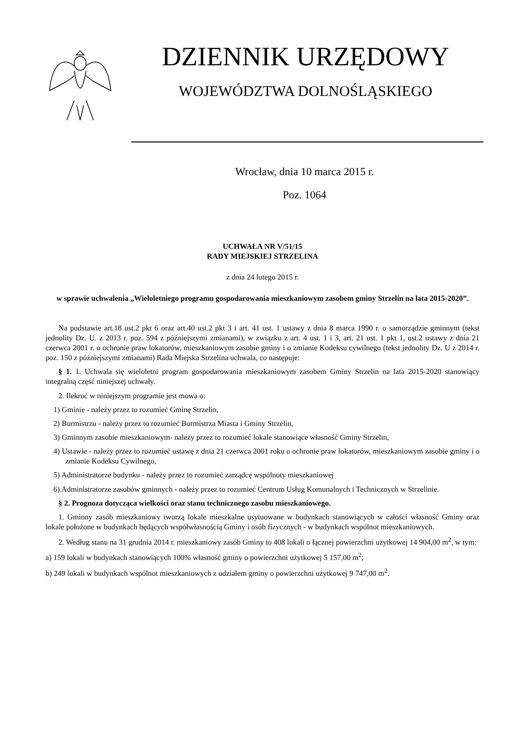DZIENNIK URZĘDOWY
WOJEWÓDZTWA DOLNOŚLĄSKIEGO
Wrocław, dnia 10 marca 2015 r.
Poz. 1064
UCHWAŁA NR V/51/15
RADY MIEJSKIEJ STRZELINA
z dnia 24 lutego 2015 r.
w sprawie uchwalenia „Wieloletniego programu gospodarowania mieszkaniowym zasobem gminy Strzelin na lata 2015-2020”.
Na podstawie art.18 ust.2 pkt 6 oraz art.40 ust.2 pkt 3 i art. 41 ust. 1 ustawy z dnia 8 marca 1990 r. o samorządzie gminnym (tekst jednolity Dz. U. z 2013 r. poz. 594 z późniejszymi zmianami), w związku z art. 4 ust. 1 i 3, art. 21 ust. 1 pkt 1, ust.2 ustawy z dnia 21 czerwca 2001 r. o ochronie praw lokatorów, mieszkaniowym zasobie gminy i o zmianie Kodeksu cywilnego (tekst jednolity Dz. U z 2014 r. poz. 150 z późniejszymi zmianami) Rada Miejska Strzelina uchwala, co następuje:
§ 1. 1. Uchwala się wieloletni program gospodarowania mieszkaniowym zasobem Gminy Strzelin na lata 2015-2020 stanowiący integralną część niniejszej uchwały.
2. Ilekroć w niniejszym programie jest mowa o:
1) Gminie - należy przez to rozumieć Gminę Strzelin,
2) Burmistrzu - należy przez to rozumieć Burmistrza Miasta i Gminy Strzelin,
3) Gminnym zasobie mieszkaniowym- należy przez to rozumieć lokale stanowiące własność Gminy Strzelin,
4) Ustawie - należy przez to rozumieć ustawę z dnia 21 czerwca 2001 roku o ochronie praw lokatorów, mieszkaniowym zasobie gminy i o zmianie Kodeksu Cywilnego,
5) Administratorze budynku - należy przez to rozumieć zarządcę wspólnoty mieszkaniowej
6) Administratorze zasobów gminnych - należy przez to rozumieć Centrum Usług Komunalnych i Technicznych w Strzelinie.
§ 2. Prognoza dotycząca wielkości oraz stanu technicznego zasobu mieszkaniowego.
1. Gminny zasób mieszkaniowy tworzą lokale mieszkalne usytuowane w budynkach stanowiących w całości własność Gminy oraz lokale położone w budynkach będących współwłasnością Gminy i osób fizycznych - w budynkach wspólnot mieszkaniowych.
2. Według stanu na 31 grudnia 2014 r. mieszkaniowy zasób Gminy to 408 lokali o łącznej powierzchni użytkowej 14 904,00 m<sup>2</sup>, w tym:
a) 159 lokali w budynkach stanowiących 100% własność gminy o powierzchni użytkowej 5 157,00 m<sup>2</sup>;
b) 249 lokali w budynkach wspólnot mieszkaniowych z udziałem gminy o powierzchni użytkowej 9 747,00 m<sup>2</sup>.